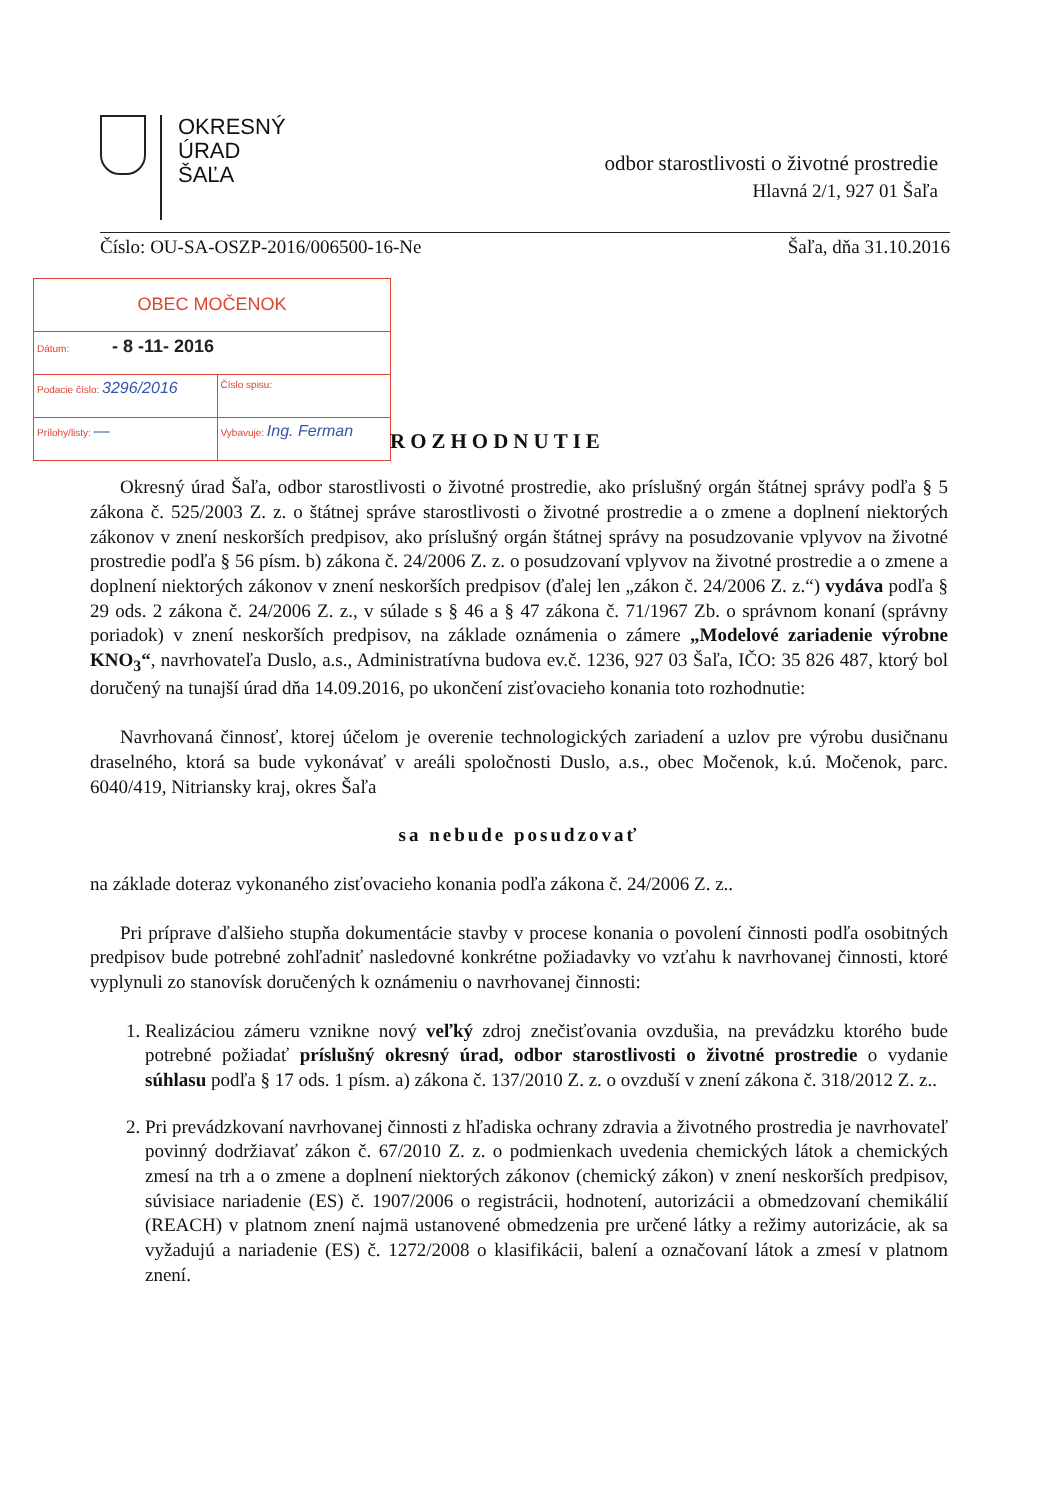OKRESNÝ
ÚRAD
ŠAĽA
odbor starostlivosti o životné prostredie
Hlavná 2/1, 927 01 Šaľa
Číslo: OU-SA-OSZP-2016/006500-16-Ne Šaľa, dňa 31.10.2016
| OBEC MOČENOK | |
| Dátum: - 8 -11- 2016 | |
| Podacie číslo: 3296/2016 | Číslo spisu: |
| Prílohy/listy: — | Vybavuje: Ing. Ferman |
ROZHODNUTIE
Okresný úrad Šaľa, odbor starostlivosti o životné prostredie, ako príslušný orgán štátnej správy podľa § 5 zákona č. 525/2003 Z. z. o štátnej správe starostlivosti o životné prostredie a o zmene a doplnení niektorých zákonov v znení neskorších predpisov, ako príslušný orgán štátnej správy na posudzovanie vplyvov na životné prostredie podľa § 56 písm. b) zákona č. 24/2006 Z. z. o posudzovaní vplyvov na životné prostredie a o zmene a doplnení niektorých zákonov v znení neskorších predpisov (ďalej len „zákon č. 24/2006 Z. z.“) vydáva podľa § 29 ods. 2 zákona č. 24/2006 Z. z., v súlade s § 46 a § 47 zákona č. 71/1967 Zb. o správnom konaní (správny poriadok) v znení neskorších predpisov, na základe oznámenia o zámere „Modelové zariadenie výrobne KNO<sub>3</sub>“, navrhovateľa Duslo, a.s., Administratívna budova ev.č. 1236, 927 03 Šaľa, IČO: 35 826 487, ktorý bol doručený na tunajší úrad dňa 14.09.2016, po ukončení zisťovacieho konania toto rozhodnutie:
Navrhovaná činnosť, ktorej účelom je overenie technologických zariadení a uzlov pre výrobu dusičnanu draselného, ktorá sa bude vykonávať v areáli spoločnosti Duslo, a.s., obec Močenok, k.ú. Močenok, parc. 6040/419, Nitriansky kraj, okres Šaľa
sa nebude posudzovať
na základe doteraz vykonaného zisťovacieho konania podľa zákona č. 24/2006 Z. z..
Pri príprave ďalšieho stupňa dokumentácie stavby v procese konania o povolení činnosti podľa osobitných predpisov bude potrebné zohľadniť nasledovné konkrétne požiadavky vo vzťahu k navrhovanej činnosti, ktoré vyplynuli zo stanovísk doručených k oznámeniu o navrhovanej činnosti:
1. Realizáciou zámeru vznikne nový veľký zdroj znečisťovania ovzdušia, na prevádzku ktorého bude potrebné požiadať príslušný okresný úrad, odbor starostlivosti o životné prostredie o vydanie súhlasu podľa § 17 ods. 1 písm. a) zákona č. 137/2010 Z. z. o ovzduší v znení zákona č. 318/2012 Z. z..
2. Pri prevádzkovaní navrhovanej činnosti z hľadiska ochrany zdravia a životného prostredia je navrhovateľ povinný dodržiavať zákon č. 67/2010 Z. z. o podmienkach uvedenia chemických látok a chemických zmesí na trh a o zmene a doplnení niektorých zákonov (chemický zákon) v znení neskorších predpisov, súvisiace nariadenie (ES) č. 1907/2006 o registrácii, hodnotení, autorizácii a obmedzovaní chemikálií (REACH) v platnom znení najmä ustanovené obmedzenia pre určené látky a režimy autorizácie, ak sa vyžadujú a nariadenie (ES) č. 1272/2008 o klasifikácii, balení a označovaní látok a zmesí v platnom znení.